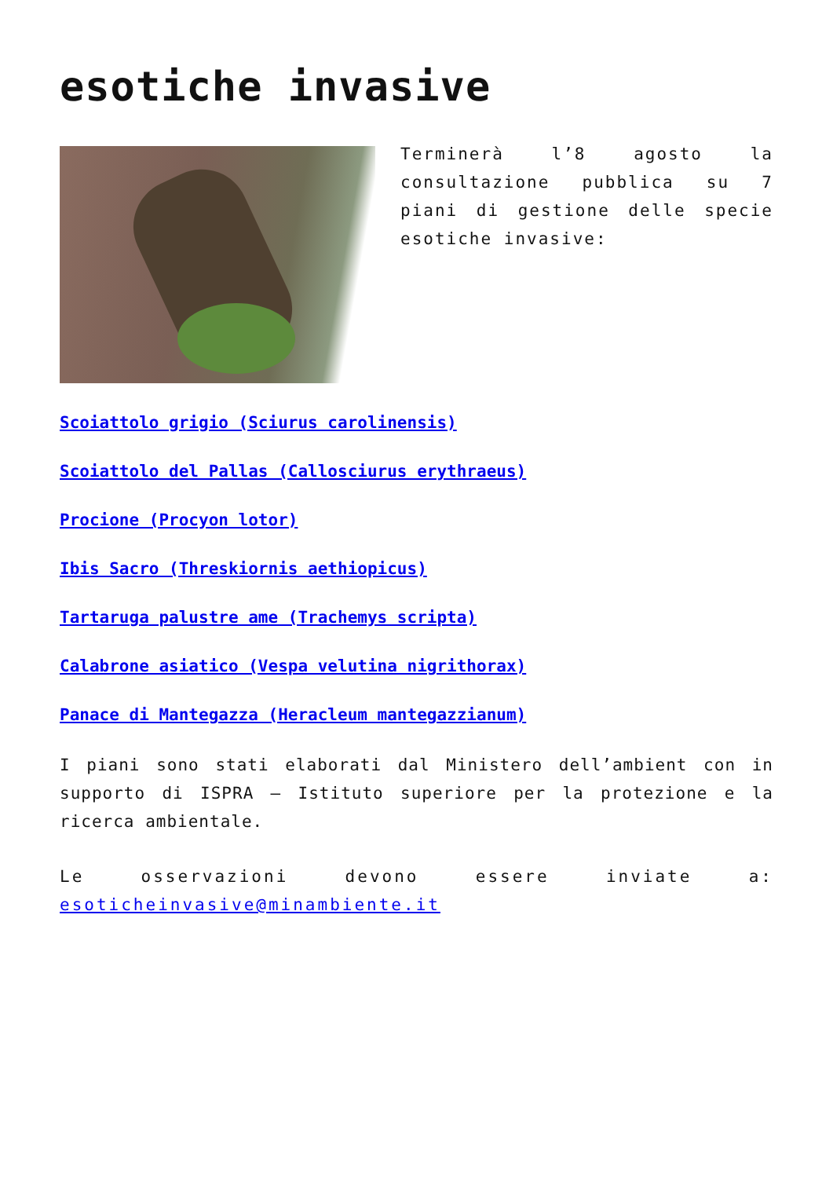esotiche invasive
Terminerà l’8 agosto la consultazione pubblica su 7 piani di gestione delle specie esotiche invasive:
Scoiattolo grigio (Sciurus carolinensis)
Scoiattolo del Pallas (Callosciurus erythraeus)
Procione (Procyon lotor)
Ibis Sacro (Threskiornis aethiopicus)
Tartaruga palustre ame (Trachemys scripta)
Calabrone asiatico (Vespa velutina nigrithorax)
Panace di Mantegazza (Heracleum mantegazzianum)
I piani sono stati elaborati dal Ministero dell’ambient con in supporto di ISPRA – Istituto superiore per la protezione e la ricerca ambientale.
Le osservazioni devono essere inviate a: esoticheinvasive@minambiente.it